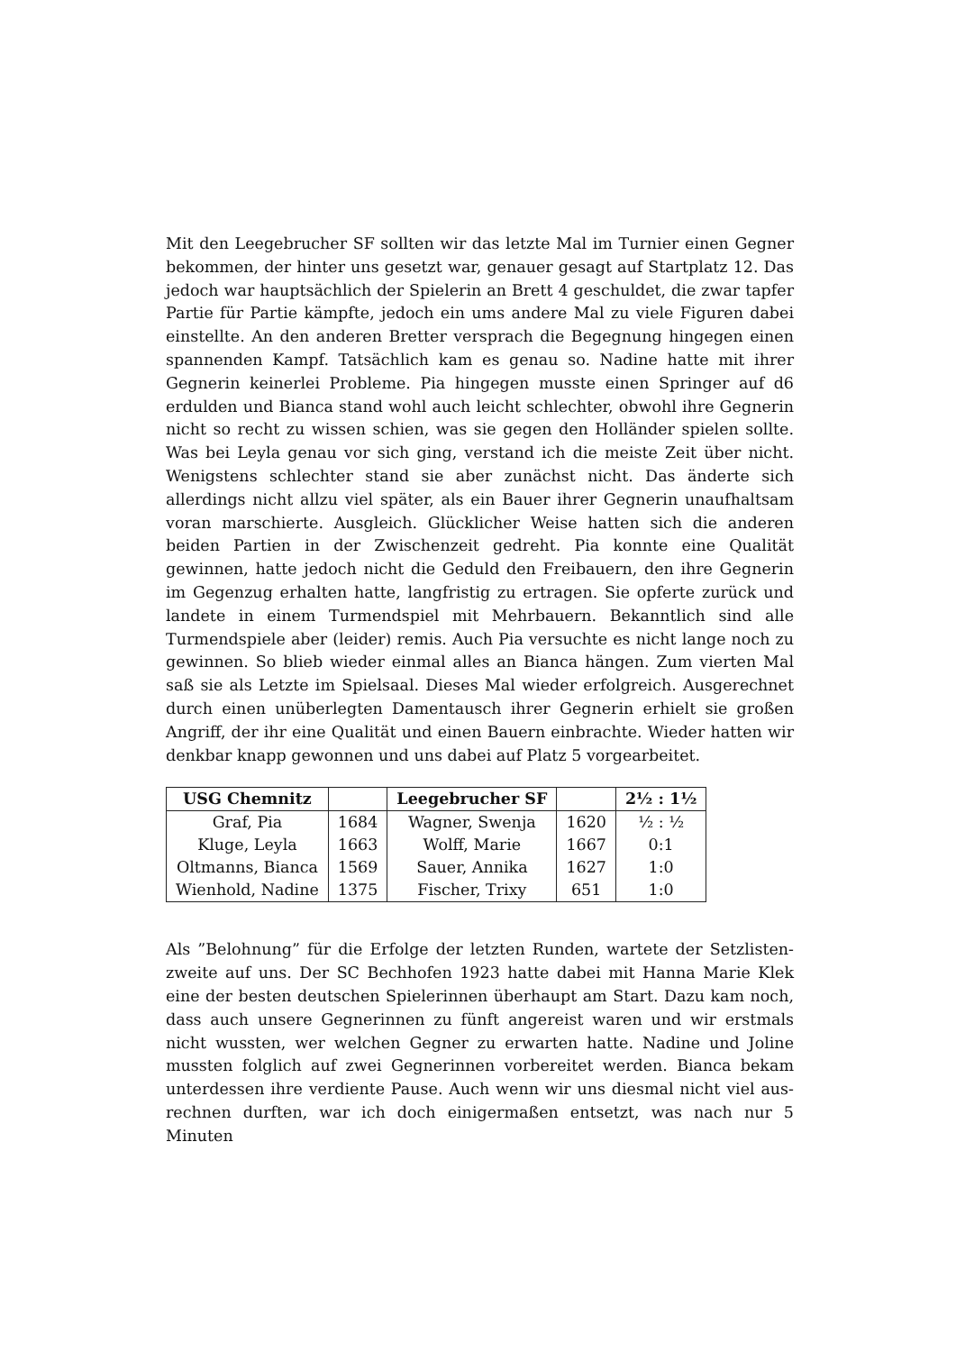Mit den Leegebrucher SF sollten wir das letzte Mal im Turnier einen Gegner bekommen, der hinter uns gesetzt war, genauer gesagt auf Startplatz 12. Das jedoch war hauptsächlich der Spielerin an Brett 4 geschuldet, die zwar tapfer Partie für Partie kämpfte, jedoch ein ums andere Mal zu viele Figuren dabei einstellte. An den anderen Bretter versprach die Begegnung hingegen einen spannenden Kampf. Tatsächlich kam es genau so. Nadine hatte mit ihrer Gegnerin keinerlei Probleme. Pia hingegen musste einen Springer auf d6 erdulden und Bianca stand wohl auch leicht schlechter, obwohl ihre Gegnerin nicht so recht zu wissen schien, was sie gegen den Holländer spielen sollte. Was bei Leyla genau vor sich ging, verstand ich die meiste Zeit über nicht. Wenigstens schlechter stand sie aber zunächst nicht. Das änderte sich allerdings nicht allzu viel später, als ein Bauer ihrer Gegnerin unaufhaltsam voran marschierte. Ausgleich. Glücklicher Weise hatten sich die anderen beiden Partien in der Zwischenzeit gedreht. Pia konnte eine Qualität gewinnen, hatte jedoch nicht die Geduld den Freibauern, den ihre Gegnerin im Gegenzug erhalten hatte, langfristig zu ertragen. Sie opferte zurück und landete in einem Turmendspiel mit Mehrbauern. Bekanntlich sind alle Turmendspiele aber (leider) remis. Auch Pia versuchte es nicht lange noch zu gewinnen. So blieb wieder einmal alles an Bianca hängen. Zum vierten Mal saß sie als Letzte im Spielsaal. Dieses Mal wieder erfolgreich. Ausgerechnet durch einen unüberlegten Damentausch ihrer Gegnerin erhielt sie großen Angriff, der ihr eine Qualität und einen Bauern einbrachte. Wieder hatten wir denkbar knapp gewonnen und uns dabei auf Platz 5 vorgearbeitet.
| USG Chemnitz | | Leegebrucher SF | | 2½ : 1½ |
| --- | --- | --- | --- | --- |
| Graf, Pia | 1684 | Wagner, Swenja | 1620 | ½ : ½ |
| Kluge, Leyla | 1663 | Wolff, Marie | 1667 | 0:1 |
| Oltmanns, Bianca | 1569 | Sauer, Annika | 1627 | 1:0 |
| Wienhold, Nadine | 1375 | Fischer, Trixy | 651 | 1:0 |
Als ”Belohnung” für die Erfolge der letzten Runden, wartete der Setzlisten-zweite auf uns. Der SC Bechhofen 1923 hatte dabei mit Hanna Marie Klek eine der besten deutschen Spielerinnen überhaupt am Start. Dazu kam noch, dass auch unsere Gegnerinnen zu fünft angereist waren und wir erstmals nicht wussten, wer welchen Gegner zu erwarten hatte. Nadine und Joline mussten folglich auf zwei Gegnerinnen vorbereitet werden. Bianca bekam unterdessen ihre verdiente Pause. Auch wenn wir uns diesmal nicht viel aus-rechnen durften, war ich doch einigermaßen entsetzt, was nach nur 5 Minuten